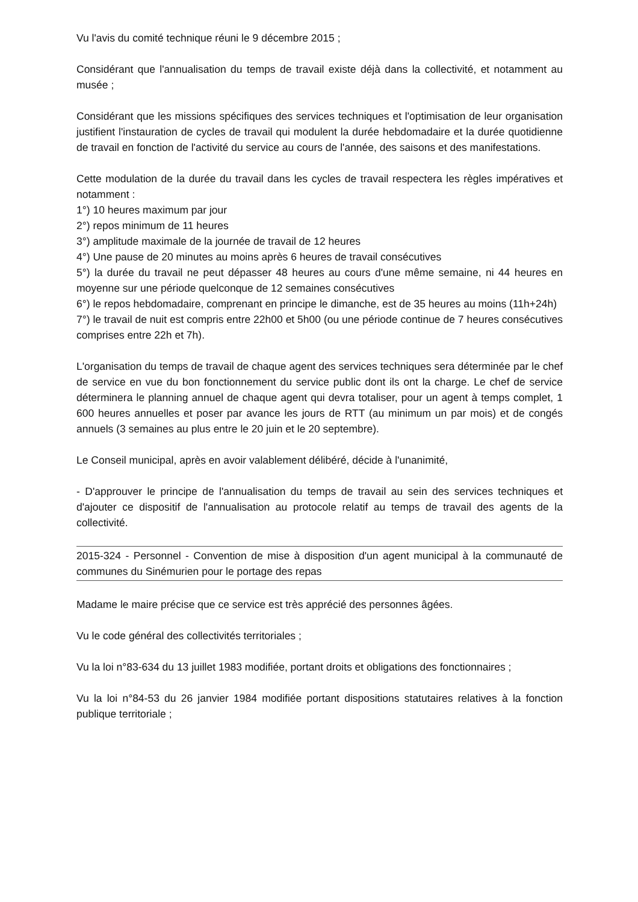Vu l'avis du comité technique réuni le 9 décembre 2015 ;
Considérant que l'annualisation du temps de travail existe déjà dans la collectivité, et notamment au musée ;
Considérant que les missions spécifiques des services techniques et l'optimisation de leur organisation justifient l'instauration de cycles de travail qui modulent la durée hebdomadaire et la durée quotidienne de travail en fonction de l'activité du service au cours de l'année, des saisons et des manifestations.
Cette modulation de la durée du travail dans les cycles de travail respectera les règles impératives et notamment :
1°) 10 heures maximum par jour
2°) repos minimum de 11 heures
3°) amplitude maximale de la journée de travail de 12 heures
4°) Une pause de 20 minutes au moins après 6 heures de travail consécutives
5°) la durée du travail ne peut dépasser 48 heures au cours d'une même semaine, ni 44 heures en moyenne sur une période quelconque de 12 semaines consécutives
6°) le repos hebdomadaire, comprenant en principe le dimanche, est de 35 heures au moins (11h+24h)
7°) le travail de nuit est compris entre 22h00 et 5h00 (ou une période continue de 7 heures consécutives comprises entre 22h et 7h).
L'organisation du temps de travail de chaque agent des services techniques sera déterminée par le chef de service en vue du bon fonctionnement du service public dont ils ont la charge. Le chef de service déterminera le planning annuel de chaque agent qui devra totaliser, pour un agent à temps complet, 1 600 heures annuelles et poser par avance les jours de RTT (au minimum un par mois) et de congés annuels (3 semaines au plus entre le 20 juin et le 20 septembre).
Le Conseil municipal, après en avoir valablement délibéré, décide à l'unanimité,
- D'approuver le principe de l'annualisation du temps de travail au sein des services techniques et d'ajouter ce dispositif de l'annualisation au protocole relatif au temps de travail des agents de la collectivité.
2015-324 - Personnel - Convention de mise à disposition d'un agent municipal à la communauté de communes du Sinémurien pour le portage des repas
Madame le maire précise que ce service est très apprécié des personnes âgées.
Vu le code général des collectivités territoriales ;
Vu la loi n°83-634 du 13 juillet 1983 modifiée, portant droits et obligations des fonctionnaires ;
Vu la loi n°84-53 du 26 janvier 1984 modifiée portant dispositions statutaires relatives à la fonction publique territoriale ;